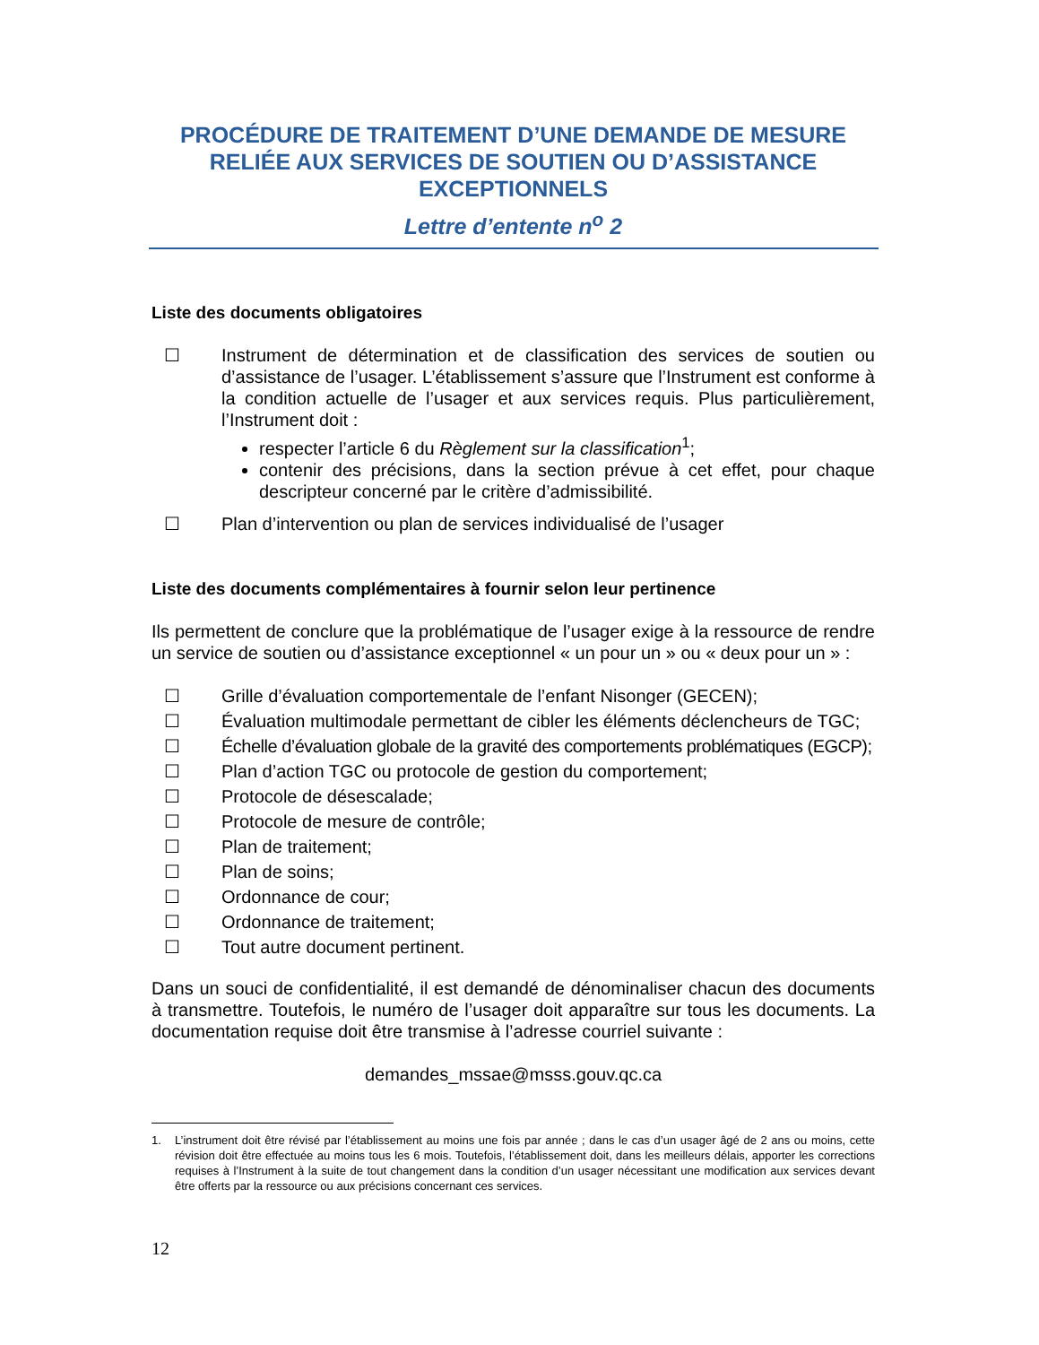PROCÉDURE DE TRAITEMENT D’UNE DEMANDE DE MESURE RELIÉE AUX SERVICES DE SOUTIEN OU D’ASSISTANCE EXCEPTIONNELS
Lettre d’entente n<sup>o</sup> 2
Liste des documents obligatoires
☐ Instrument de détermination et de classification des services de soutien ou d’assistance de l’usager. L’établissement s’assure que l’Instrument est conforme à la condition actuelle de l’usager et aux services requis. Plus particulièrement, l’Instrument doit :
respecter l’article 6 du Règlement sur la classification<sup>1</sup>;
contenir des précisions, dans la section prévue à cet effet, pour chaque descripteur concerné par le critère d’admissibilité.
☐ Plan d’intervention ou plan de services individualisé de l’usager
Liste des documents complémentaires à fournir selon leur pertinence
Ils permettent de conclure que la problématique de l’usager exige à la ressource de rendre un service de soutien ou d’assistance exceptionnel « un pour un » ou « deux pour un » :
☐ Grille d’évaluation comportementale de l’enfant Nisonger (GECEN);
☐ Évaluation multimodale permettant de cibler les éléments déclencheurs de TGC;
☐ Échelle d’évaluation globale de la gravité des comportements problématiques (EGCP);
☐ Plan d’action TGC ou protocole de gestion du comportement;
☐ Protocole de désescalade;
☐ Protocole de mesure de contrôle;
☐ Plan de traitement;
☐ Plan de soins;
☐ Ordonnance de cour;
☐ Ordonnance de traitement;
☐ Tout autre document pertinent.
Dans un souci de confidentialité, il est demandé de dénominaliser chacun des documents à transmettre. Toutefois, le numéro de l’usager doit apparaître sur tous les documents. La documentation requise doit être transmise à l’adresse courriel suivante :
demandes_mssae@msss.gouv.qc.ca
1. L’instrument doit être révisé par l’établissement au moins une fois par année ; dans le cas d’un usager âgé de 2 ans ou moins, cette révision doit être effectuée au moins tous les 6 mois. Toutefois, l’établissement doit, dans les meilleurs délais, apporter les corrections requises à l’Instrument à la suite de tout changement dans la condition d’un usager nécessitant une modification aux services devant être offerts par la ressource ou aux précisions concernant ces services.
12